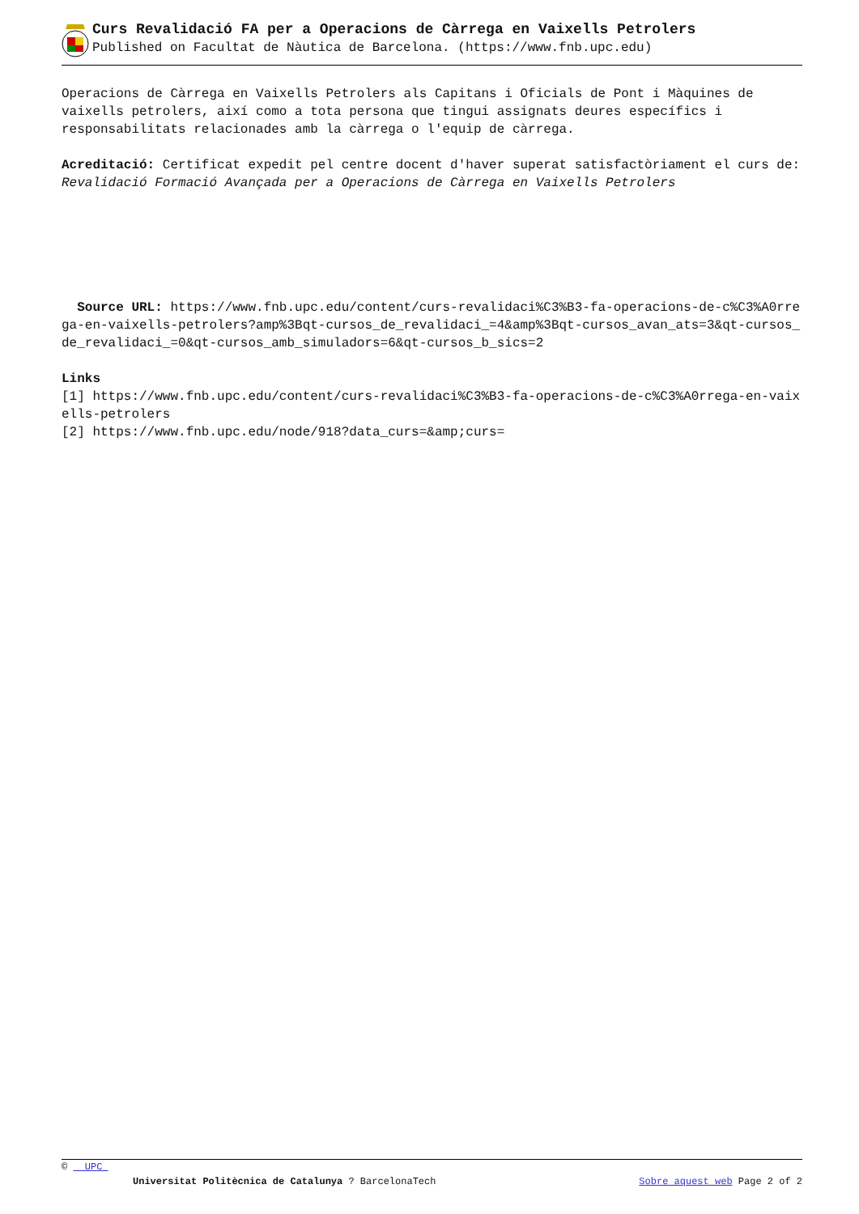Curs Revalidació FA per a Operacions de Càrrega en Vaixells Petrolers
Published on Facultat de Nàutica de Barcelona. (https://www.fnb.upc.edu)
Operacions de Càrrega en Vaixells Petrolers als Capitans i Oficials de Pont i Màquines de vaixells petrolers, així como a tota persona que tingui assignats deures específics i responsabilitats relacionades amb la càrrega o l'equip de càrrega.
Acreditació: Certificat expedit pel centre docent d'haver superat satisfactòriament el curs de: Revalidació Formació Avançada per a Operacions de Càrrega en Vaixells Petrolers
Source URL: https://www.fnb.upc.edu/content/curs-revalidaci%C3%B3-fa-operacions-de-c%C3%A0rrega-en-vaixells-petrolers?amp%3Bqt-cursos_de_revalidaci_=4&amp%3Bqt-cursos_avan_ats=3&qt-cursos_de_revalidaci_=0&qt-cursos_amb_simuladors=6&qt-cursos_b_sics=2
Links
[1] https://www.fnb.upc.edu/content/curs-revalidaci%C3%B3-fa-operacions-de-c%C3%A0rrega-en-vaixells-petrolers
[2] https://www.fnb.upc.edu/node/918?data_curs=&amp;curs=
© UPC
Universitat Politècnica de Catalunya ? BarcelonaTech Sobre aquest web Page 2 of 2